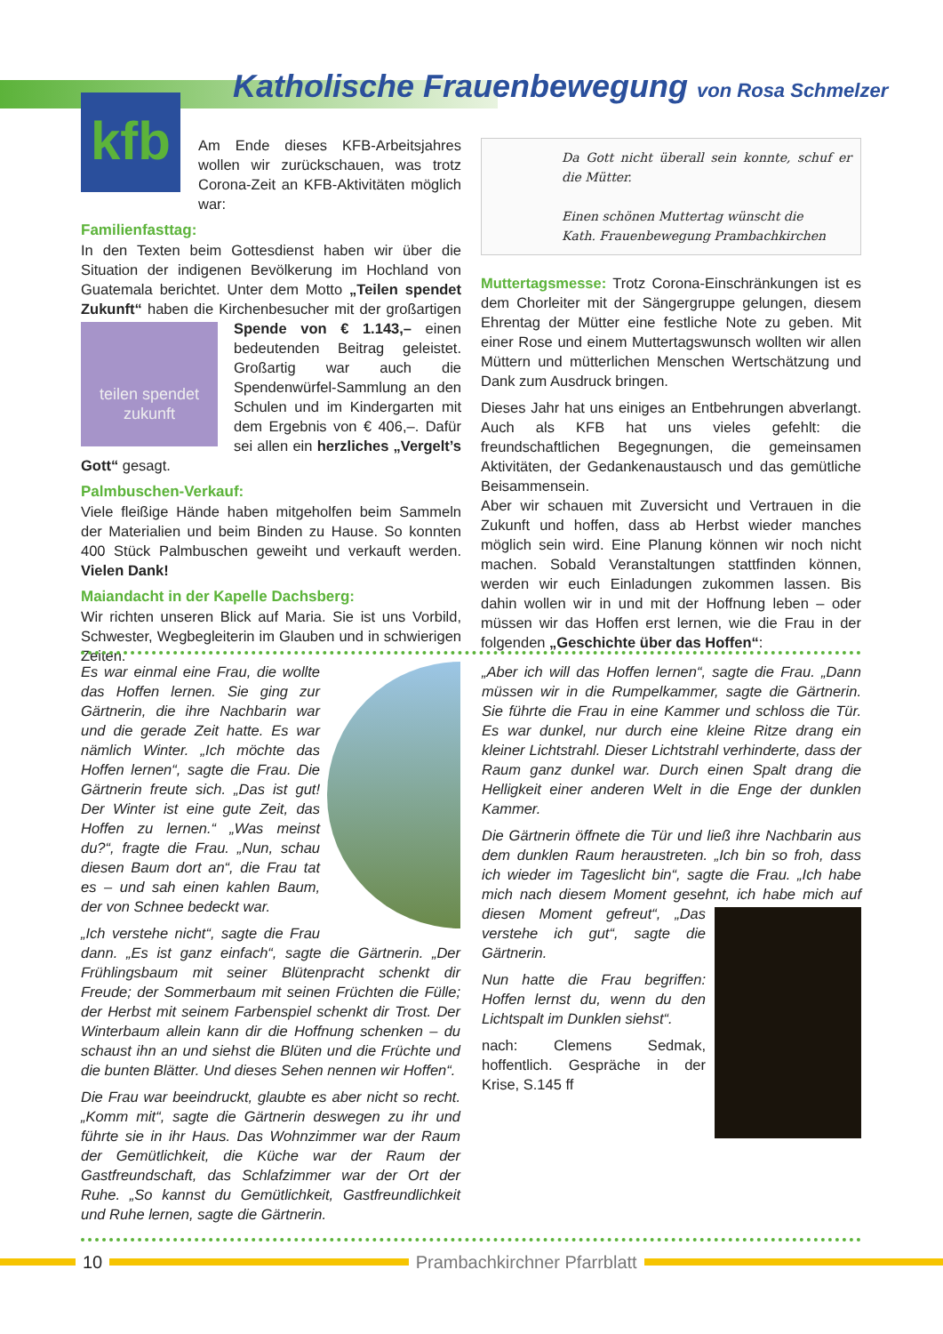kfb
Katholische Frauenbewegung von Rosa Schmelzer
Am Ende dieses KFB-Arbeitsjahres wollen wir zurückschauen, was trotz Corona-Zeit an KFB-Aktivitäten möglich war:
Familienfasttag:
In den Texten beim Gottesdienst haben wir über die Situation der indigenen Bevölkerung im Hochland von Guatemala berichtet. Unter dem Motto „Teilen spendet Zukunft“ haben die Kirchenbesucher mit der großartigen Spende teilen spendet zukunft von € 1.143,– einen bedeutenden Beitrag geleistet. Großartig war auch die Spendenwürfel-Sammlung an den Schulen und im Kindergarten mit dem Ergebnis von € 406,–. Dafür sei allen ein herzliches „Vergelt’s Gott“ gesagt.
Palmbuschen-Verkauf:
Viele fleißige Hände haben mitgeholfen beim Sammeln der Materialien und beim Binden zu Hause. So konnten 400 Stück Palmbuschen geweiht und verkauft werden. Vielen Dank!
Maiandacht in der Kapelle Dachsberg:
Wir richten unseren Blick auf Maria. Sie ist uns Vorbild, Schwester, Wegbegleiterin im Glauben und in schwierigen Zeiten.
Da Gott nicht überall sein konnte, schuf er die Mütter.
Einen schönen Muttertag wünscht die
Kath. Frauenbewegung Prambachkirchen
Muttertagsmesse: Trotz Corona-Einschränkungen ist es dem Chorleiter mit der Sängergruppe gelungen, diesem Ehrentag der Mütter eine festliche Note zu geben. Mit einer Rose und einem Muttertagswunsch wollten wir allen Müttern und mütterlichen Menschen Wertschätzung und Dank zum Ausdruck bringen.
Dieses Jahr hat uns einiges an Entbehrungen abverlangt. Auch als KFB hat uns vieles gefehlt: die freundschaftlichen Begegnungen, die gemeinsamen Aktivitäten, der Gedankenaustausch und das gemütliche Beisammensein.
Aber wir schauen mit Zuversicht und Vertrauen in die Zukunft und hoffen, dass ab Herbst wieder manches möglich sein wird. Eine Planung können wir noch nicht machen. Sobald Veranstaltungen stattfinden können, werden wir euch Einladungen zukommen lassen. Bis dahin wollen wir in und mit der Hoffnung leben – oder müssen wir das Hoffen erst lernen, wie die Frau in der folgenden „Geschichte über das Hoffen“:
Es war einmal eine Frau, die wollte das Hoffen lernen. Sie ging zur Gärtnerin, die ihre Nachbarin war und die gerade Zeit hatte. Es war nämlich Winter. „Ich möchte das Hoffen lernen“, sagte die Frau. Die Gärtnerin freute sich. „Das ist gut! Der Winter ist eine gute Zeit, das Hoffen zu lernen.“ „Was meinst du?“, fragte die Frau. „Nun, schau diesen Baum dort an“, die Frau tat es – und sah einen kahlen Baum, der von Schnee bedeckt war.
„Ich verstehe nicht“, sagte die Frau dann. „Es ist ganz einfach“, sagte die Gärtnerin. „Der Frühlingsbaum mit seiner Blütenpracht schenkt dir Freude; der Sommerbaum mit seinen Früchten die Fülle; der Herbst mit seinem Farbenspiel schenkt dir Trost. Der Winterbaum allein kann dir die Hoffnung schenken – du schaust ihn an und siehst die Blüten und die Früchte und die bunten Blätter. Und dieses Sehen nennen wir Hoffen“.
Die Frau war beeindruckt, glaubte es aber nicht so recht. „Komm mit“, sagte die Gärtnerin deswegen zu ihr und führte sie in ihr Haus. Das Wohnzimmer war der Raum der Gemütlichkeit, die Küche war der Raum der Gastfreundschaft, das Schlafzimmer war der Ort der Ruhe. „So kannst du Gemütlichkeit, Gastfreundlichkeit und Ruhe lernen, sagte die Gärtnerin.
„Aber ich will das Hoffen lernen“, sagte die Frau. „Dann müssen wir in die Rumpelkammer, sagte die Gärtnerin. Sie führte die Frau in eine Kammer und schloss die Tür. Es war dunkel, nur durch eine kleine Ritze drang ein kleiner Lichtstrahl. Dieser Lichtstrahl verhinderte, dass der Raum ganz dunkel war. Durch einen Spalt drang die Helligkeit einer anderen Welt in die Enge der dunklen Kammer.
Die Gärtnerin öffnete die Tür und ließ ihre Nachbarin aus dem dunklen Raum heraustreten. „Ich bin so froh, dass ich wieder im Tageslicht bin“, sagte die Frau. „Ich habe mich nach diesem Moment gesehnt, ich habe mich auf diesen Moment gefreut“, „Das verstehe ich gut“, sagte die Gärtnerin.
Nun hatte die Frau begriffen: Hoffen lernst du, wenn du den Lichtspalt im Dunklen siehst“.
nach: Clemens Sedmak, hoffentlich. Gespräche in der Krise, S.145 ff
10 Prambachkirchner Pfarrblatt